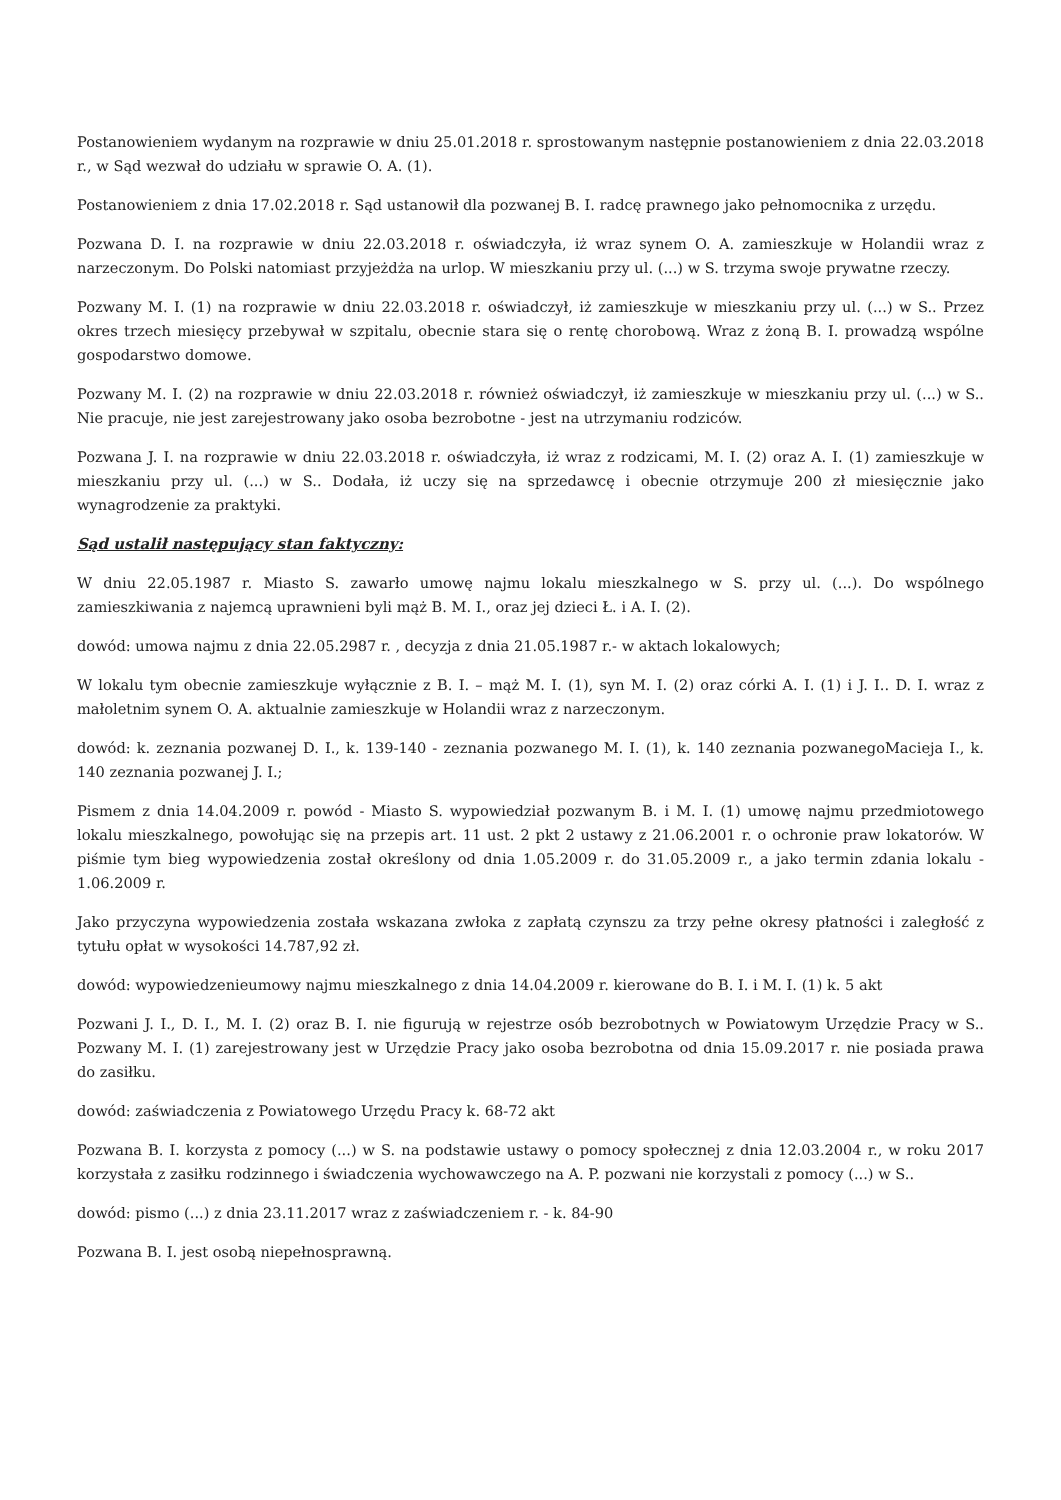Postanowieniem wydanym na rozprawie w dniu 25.01.2018 r. sprostowanym następnie postanowieniem z dnia 22.03.2018 r., w Sąd wezwał do udziału w sprawie O. A. (1).
Postanowieniem z dnia 17.02.2018 r. Sąd ustanowił dla pozwanej B. I. radcę prawnego jako pełnomocnika z urzędu.
Pozwana D. I. na rozprawie w dniu 22.03.2018 r. oświadczyła, iż wraz synem O. A. zamieszkuje w Holandii wraz z narzeczonym. Do Polski natomiast przyjeżdża na urlop. W mieszkaniu przy ul. (...) w S. trzyma swoje prywatne rzeczy.
Pozwany M. I. (1) na rozprawie w dniu 22.03.2018 r. oświadczył, iż zamieszkuje w mieszkaniu przy ul. (...) w S.. Przez okres trzech miesięcy przebywał w szpitalu, obecnie stara się o rentę chorobową. Wraz z żoną B. I. prowadzą wspólne gospodarstwo domowe.
Pozwany M. I. (2) na rozprawie w dniu 22.03.2018 r. również oświadczył, iż zamieszkuje w mieszkaniu przy ul. (...) w S.. Nie pracuje, nie jest zarejestrowany jako osoba bezrobotne - jest na utrzymaniu rodziców.
Pozwana J. I. na rozprawie w dniu 22.03.2018 r. oświadczyła, iż wraz z rodzicami, M. I. (2) oraz A. I. (1) zamieszkuje w mieszkaniu przy ul. (...) w S.. Dodała, iż uczy się na sprzedawcę i obecnie otrzymuje 200 zł miesięcznie jako wynagrodzenie za praktyki.
Sąd ustalił następujący stan faktyczny:
W dniu 22.05.1987 r. Miasto S. zawarło umowę najmu lokalu mieszkalnego w S. przy ul. (...). Do wspólnego zamieszkiwania z najemcą uprawnieni byli mąż B. M. I., oraz jej dzieci Ł. i A. I. (2).
dowód: umowa najmu z dnia 22.05.2987 r. , decyzja z dnia 21.05.1987 r.- w aktach lokalowych;
W lokalu tym obecnie zamieszkuje wyłącznie z B. I. – mąż M. I. (1), syn M. I. (2) oraz córki A. I. (1) i J. I.. D. I. wraz z małoletnim synem O. A. aktualnie zamieszkuje w Holandii wraz z narzeczonym.
dowód: k. zeznania pozwanej D. I., k. 139-140 - zeznania pozwanego M. I. (1), k. 140 zeznania pozwanegoMacieja I., k. 140 zeznania pozwanej J. I.;
Pismem z dnia 14.04.2009 r. powód - Miasto S. wypowiedział pozwanym B. i M. I. (1) umowę najmu przedmiotowego lokalu mieszkalnego, powołując się na przepis art. 11 ust. 2 pkt 2 ustawy z 21.06.2001 r. o ochronie praw lokatorów. W piśmie tym bieg wypowiedzenia został określony od dnia 1.05.2009 r. do 31.05.2009 r., a jako termin zdania lokalu - 1.06.2009 r.
Jako przyczyna wypowiedzenia została wskazana zwłoka z zapłatą czynszu za trzy pełne okresy płatności i zaległość z tytułu opłat w wysokości 14.787,92 zł.
dowód: wypowiedzenieumowy najmu mieszkalnego z dnia 14.04.2009 r. kierowane do B. I. i M. I. (1) k. 5 akt
Pozwani J. I., D. I., M. I. (2) oraz B. I. nie figurują w rejestrze osób bezrobotnych w Powiatowym Urzędzie Pracy w S.. Pozwany M. I. (1) zarejestrowany jest w Urzędzie Pracy jako osoba bezrobotna od dnia 15.09.2017 r. nie posiada prawa do zasiłku.
dowód: zaświadczenia z Powiatowego Urzędu Pracy k. 68-72 akt
Pozwana B. I. korzysta z pomocy (...) w S. na podstawie ustawy o pomocy społecznej z dnia 12.03.2004 r., w roku 2017 korzystała z zasiłku rodzinnego i świadczenia wychowawczego na A. P. pozwani nie korzystali z pomocy (...) w S..
dowód: pismo (...) z dnia 23.11.2017 wraz z zaświadczeniem r. - k. 84-90
Pozwana B. I. jest osobą niepełnosprawną.